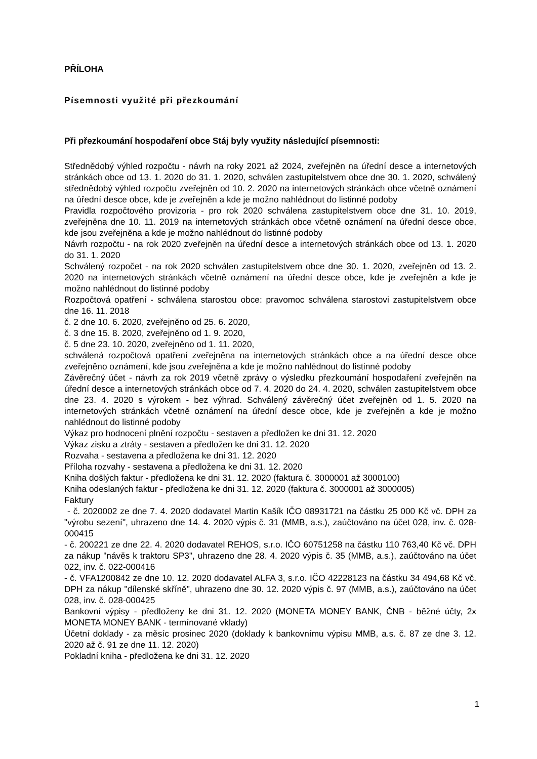PŘÍLOHA
Písemnosti využité při přezkoumání
Při přezkoumání hospodaření obce Stáj byly využity následující písemnosti:
Střednědobý výhled rozpočtu - návrh na roky 2021 až 2024, zveřejněn na úřední desce a internetových stránkách obce od 13. 1. 2020 do 31. 1. 2020, schválen zastupitelstvem obce dne 30. 1. 2020, schválený střednědobý výhled rozpočtu zveřejněn od 10. 2. 2020 na internetových stránkách obce včetně oznámení na úřední desce obce, kde je zveřejněn a kde je možno nahlédnout do listinné podoby
Pravidla rozpočtového provizoria - pro rok 2020 schválena zastupitelstvem obce dne 31. 10. 2019, zveřejněna dne 10. 11. 2019 na internetových stránkách obce včetně oznámení na úřední desce obce, kde jsou zveřejněna a kde je možno nahlédnout do listinné podoby
Návrh rozpočtu - na rok 2020 zveřejněn na úřední desce a internetových stránkách obce od 13. 1. 2020 do 31. 1. 2020
Schválený rozpočet - na rok 2020 schválen zastupitelstvem obce dne 30. 1. 2020, zveřejněn od 13. 2. 2020 na internetových stránkách včetně oznámení na úřední desce obce, kde je zveřejněn a kde je možno nahlédnout do listinné podoby
Rozpočtová opatření - schválena starostou obce: pravomoc schválena starostovi zastupitelstvem obce dne 16. 11. 2018
č. 2 dne 10. 6. 2020, zveřejněno od 25. 6. 2020,
č. 3 dne 15. 8. 2020, zveřejněno od 1. 9. 2020,
č. 5 dne 23. 10. 2020, zveřejněno od 1. 11. 2020,
schválená rozpočtová opatření zveřejněna na internetových stránkách obce a na úřední desce obce zveřejněno oznámení, kde jsou zveřejněna a kde je možno nahlédnout do listinné podoby
Závěrečný účet - návrh za rok 2019 včetně zprávy o výsledku přezkoumání hospodaření zveřejněn na úřední desce a internetových stránkách obce od 7. 4. 2020 do 24. 4. 2020, schválen zastupitelstvem obce dne 23. 4. 2020 s výrokem - bez výhrad. Schválený závěrečný účet zveřejněn od 1. 5. 2020 na internetových stránkách včetně oznámení na úřední desce obce, kde je zveřejněn a kde je možno nahlédnout do listinné podoby
Výkaz pro hodnocení plnění rozpočtu - sestaven a předložen ke dni 31. 12. 2020
Výkaz zisku a ztráty - sestaven a předložen ke dni 31. 12. 2020
Rozvaha - sestavena a předložena ke dni 31. 12. 2020
Příloha rozvahy - sestavena a předložena ke dni 31. 12. 2020
Kniha došlých faktur - předložena ke dni 31. 12. 2020 (faktura č. 3000001 až 3000100)
Kniha odeslaných faktur - předložena ke dni 31. 12. 2020 (faktura č. 3000001 až 3000005)
Faktury
- č. 2020002 ze dne 7. 4. 2020 dodavatel Martin Kašík IČO 08931721 na částku 25 000 Kč vč. DPH za "výrobu sezení", uhrazeno dne 14. 4. 2020 výpis č. 31 (MMB, a.s.), zaúčtováno na účet 028, inv. č. 028-000415
- č. 200221 ze dne 22. 4. 2020 dodavatel REHOS, s.r.o. IČO 60751258 na částku 110 763,40 Kč vč. DPH za nákup "návěs k traktoru SP3", uhrazeno dne 28. 4. 2020 výpis č. 35 (MMB, a.s.), zaúčtováno na účet 022, inv. č. 022-000416
- č. VFA1200842 ze dne 10. 12. 2020 dodavatel ALFA 3, s.r.o. IČO 42228123 na částku 34 494,68 Kč vč. DPH za nákup "dílenské skříně", uhrazeno dne 30. 12. 2020 výpis č. 97 (MMB, a.s.), zaúčtováno na účet 028, inv. č. 028-000425
Bankovní výpisy - předloženy ke dni 31. 12. 2020 (MONETA MONEY BANK, ČNB - běžné účty, 2x MONETA MONEY BANK - termínované vklady)
Účetní doklady - za měsíc prosinec 2020 (doklady k bankovnímu výpisu MMB, a.s. č. 87 ze dne 3. 12. 2020 až č. 91 ze dne 11. 12. 2020)
Pokladní kniha - předložena ke dni 31. 12. 2020
1